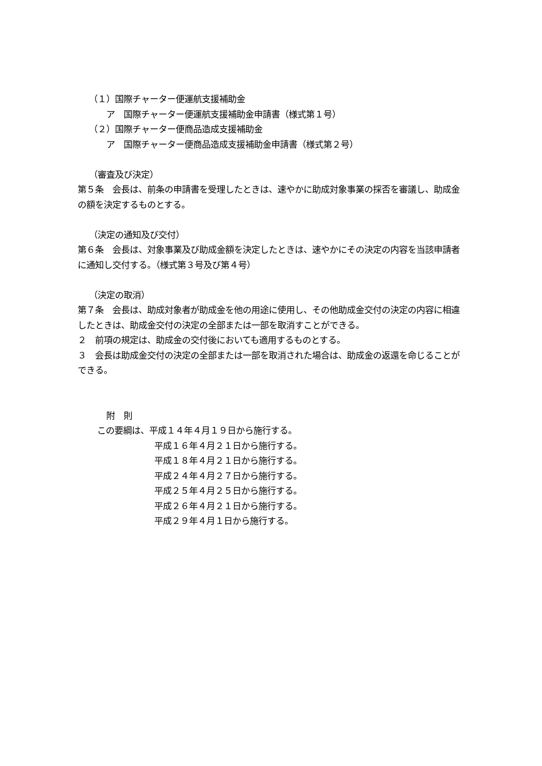（１）国際チャーター便運航支援補助金
ア　国際チャーター便運航支援補助金申請書（様式第１号）
（２）国際チャーター便商品造成支援補助金
ア　国際チャーター便商品造成支援補助金申請書（様式第２号）
（審査及び決定）
第５条　会長は、前条の申請書を受理したときは、速やかに助成対象事業の採否を審議し、助成金の額を決定するものとする。
（決定の通知及び交付）
第６条　会長は、対象事業及び助成金額を決定したときは、速やかにその決定の内容を当該申請者に通知し交付する。（様式第３号及び第４号）
（決定の取消）
第７条　会長は、助成対象者が助成金を他の用途に使用し、その他助成金交付の決定の内容に相違したときは、助成金交付の決定の全部または一部を取消すことができる。
２　前項の規定は、助成金の交付後においても適用するものとする。
３　会長は助成金交付の決定の全部または一部を取消された場合は、助成金の返還を命じることができる。
附　則
この要綱は、平成１４年４月１９日から施行する。
平成１６年４月２１日から施行する。
平成１８年４月２１日から施行する。
平成２４年４月２７日から施行する。
平成２５年４月２５日から施行する。
平成２６年４月２１日から施行する。
平成２９年４月１日から施行する。